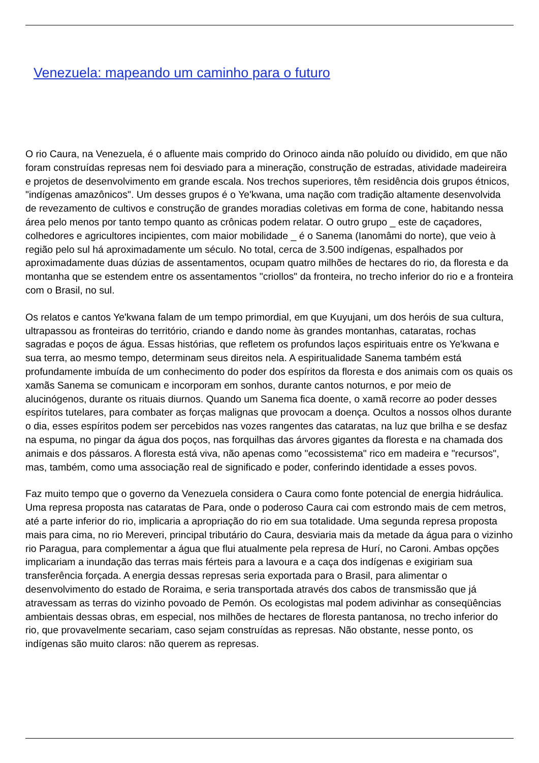Venezuela: mapeando um caminho para o futuro
O rio Caura, na Venezuela, é o afluente mais comprido do Orinoco ainda não poluído ou dividido, em que não foram construídas represas nem foi desviado para a mineração, construção de estradas, atividade madeireira e projetos de desenvolvimento em grande escala. Nos trechos superiores, têm residência dois grupos étnicos, "indígenas amazônicos". Um desses grupos é o Ye'kwana, uma nação com tradição altamente desenvolvida de revezamento de cultivos e construção de grandes moradias coletivas em forma de cone, habitando nessa área pelo menos por tanto tempo quanto as crônicas podem relatar. O outro grupo _ este de caçadores, colhedores e agricultores incipientes, com maior mobilidade _ é o Sanema (Ianomâmi do norte), que veio à região pelo sul há aproximadamente um século. No total, cerca de 3.500 indígenas, espalhados por aproximadamente duas dúzias de assentamentos, ocupam quatro milhões de hectares do rio, da floresta e da montanha que se estendem entre os assentamentos "criollos" da fronteira, no trecho inferior do rio e a fronteira com o Brasil, no sul.
Os relatos e cantos Ye'kwana falam de um tempo primordial, em que Kuyujani, um dos heróis de sua cultura, ultrapassou as fronteiras do território, criando e dando nome às grandes montanhas, cataratas, rochas sagradas e poços de água. Essas histórias, que refletem os profundos laços espirituais entre os Ye'kwana e sua terra, ao mesmo tempo, determinam seus direitos nela. A espiritualidade Sanema também está profundamente imbuída de um conhecimento do poder dos espíritos da floresta e dos animais com os quais os xamãs Sanema se comunicam e incorporam em sonhos, durante cantos noturnos, e por meio de alucinógenos, durante os rituais diurnos. Quando um Sanema fica doente, o xamã recorre ao poder desses espíritos tutelares, para combater as forças malignas que provocam a doença. Ocultos a nossos olhos durante o dia, esses espíritos podem ser percebidos nas vozes rangentes das cataratas, na luz que brilha e se desfaz na espuma, no pingar da água dos poços, nas forquilhas das árvores gigantes da floresta e na chamada dos animais e dos pássaros. A floresta está viva, não apenas como "ecossistema" rico em madeira e "recursos", mas, também, como uma associação real de significado e poder, conferindo identidade a esses povos.
Faz muito tempo que o governo da Venezuela considera o Caura como fonte potencial de energia hidráulica. Uma represa proposta nas cataratas de Para, onde o poderoso Caura cai com estrondo mais de cem metros, até a parte inferior do rio, implicaria a apropriação do rio em sua totalidade. Uma segunda represa proposta mais para cima, no rio Mereveri, principal tributário do Caura, desviaria mais da metade da água para o vizinho rio Paragua, para complementar a água que flui atualmente pela represa de Hurí, no Caroni. Ambas opções implicariam a inundação das terras mais férteis para a lavoura e a caça dos indígenas e exigiriam sua transferência forçada. A energia dessas represas seria exportada para o Brasil, para alimentar o desenvolvimento do estado de Roraima, e seria transportada através dos cabos de transmissão que já atravessam as terras do vizinho povoado de Pemón. Os ecologistas mal podem adivinhar as conseqüências ambientais dessas obras, em especial, nos milhões de hectares de floresta pantanosa, no trecho inferior do rio, que provavelmente secariam, caso sejam construídas as represas. Não obstante, nesse ponto, os indígenas são muito claros: não querem as represas.